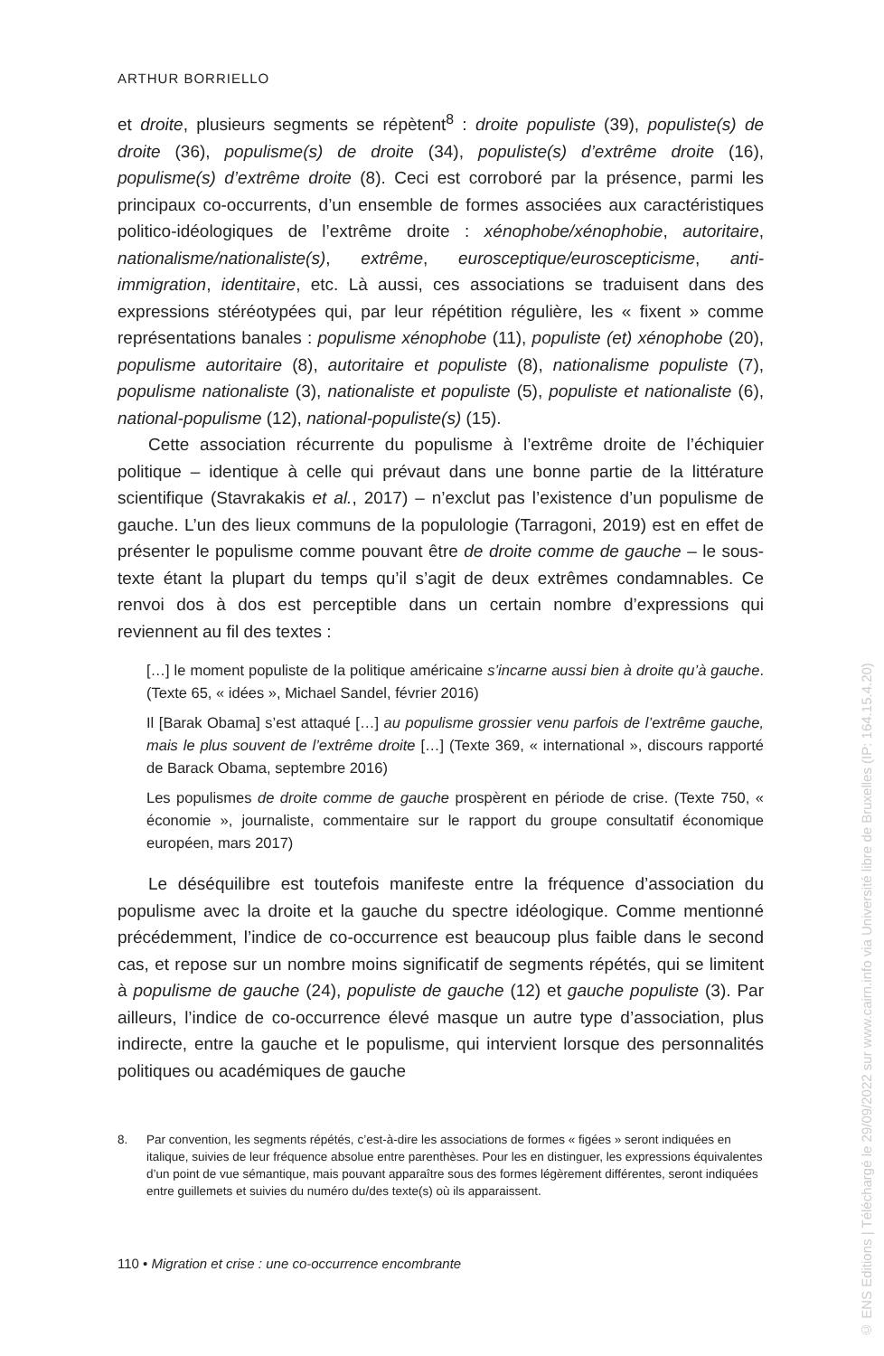ARTHUR BORRIELLO
et droite, plusieurs segments se répètent<sup>8</sup> : droite populiste (39), populiste(s) de droite (36), populisme(s) de droite (34), populiste(s) d’extrême droite (16), populisme(s) d’extrême droite (8). Ceci est corroboré par la présence, parmi les principaux co-occurrents, d’un ensemble de formes associées aux caractéristiques politico-idéologiques de l’extrême droite : xénophobe/xénophobie, autoritaire, nationalisme/nationaliste(s), extrême, eurosceptique/euroscepticisme, anti-immigration, identitaire, etc. Là aussi, ces associations se traduisent dans des expressions stéréotypées qui, par leur répétition régulière, les « fixent » comme représentations banales : populisme xénophobe (11), populiste (et) xénophobe (20), populisme autoritaire (8), autoritaire et populiste (8), nationalisme populiste (7), populisme nationaliste (3), nationaliste et populiste (5), populiste et nationaliste (6), national-populisme (12), national-populiste(s) (15).
Cette association récurrente du populisme à l’extrême droite de l’échiquier politique – identique à celle qui prévaut dans une bonne partie de la littérature scientifique (Stavrakakis et al., 2017) – n’exclut pas l’existence d’un populisme de gauche. L’un des lieux communs de la populologie (Tarragoni, 2019) est en effet de présenter le populisme comme pouvant être de droite comme de gauche – le sous-texte étant la plupart du temps qu’il s’agit de deux extrêmes condamnables. Ce renvoi dos à dos est perceptible dans un certain nombre d’expressions qui reviennent au fil des textes :
[…] le moment populiste de la politique américaine s’incarne aussi bien à droite qu’à gauche. (Texte 65, « idées », Michael Sandel, février 2016)
Il [Barak Obama] s’est attaqué […] au populisme grossier venu parfois de l’extrême gauche, mais le plus souvent de l’extrême droite […] (Texte 369, « international », discours rapporté de Barack Obama, septembre 2016)
Les populismes de droite comme de gauche prospèrent en période de crise. (Texte 750, « économie », journaliste, commentaire sur le rapport du groupe consultatif économique européen, mars 2017)
Le déséquilibre est toutefois manifeste entre la fréquence d’association du populisme avec la droite et la gauche du spectre idéologique. Comme mentionné précédemment, l’indice de co-occurrence est beaucoup plus faible dans le second cas, et repose sur un nombre moins significatif de segments répétés, qui se limitent à populisme de gauche (24), populiste de gauche (12) et gauche populiste (3). Par ailleurs, l’indice de co-occurrence élevé masque un autre type d’association, plus indirecte, entre la gauche et le populisme, qui intervient lorsque des personnalités politiques ou académiques de gauche
8. Par convention, les segments répétés, c’est-à-dire les associations de formes « figées » seront indiquées en italique, suivies de leur fréquence absolue entre parenthèses. Pour les en distinguer, les expressions équivalentes d’un point de vue sémantique, mais pouvant apparaître sous des formes légèrement différentes, seront indiquées entre guillemets et suivies du numéro du/des texte(s) où ils apparaissent.
110 • Migration et crise : une co-occurrence encombrante
© ENS Editions | Téléchargé le 29/09/2022 sur www.cairn.info via Université libre de Bruxelles (IP: 164.15.4.20)